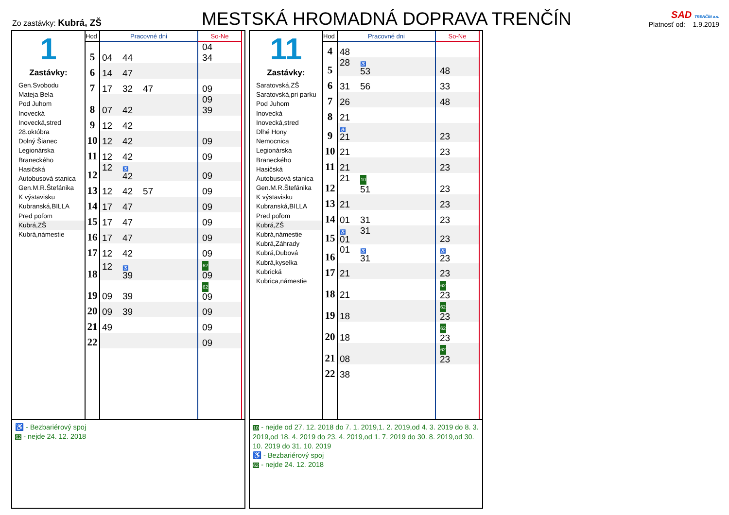Zo zastávky: Kubrá, ZŠ
MESTSKÁ HROMADNÁ DOPRAVA TRENČÍN
SAD TRENČÍN a.s.
Platnosť od: 1.9.2019
1
Zastávky:
Gen.Svobodu
Mateja Bela
Pod Juhom
Inovecká
Inovecká,stred
28.októbra
Dolný Šianec
Legionárska
Braneckého
Hasičská
Autobusová stanica
Gen.M.R.Štefánika
K výstavisku
Kubranská,BILLA
Pred poľom
Kubrá,ZŠ
Kubrá,námestie
| Hod | Pracovné dni | So-Ne |
| --- | --- | --- |
| 5 | 04 44 | 04 34 |
| 6 | 14 47 | |
| 7 | 17 32 47 | 09 |
| 8 | 07 42 | 09 39 |
| 9 | 12 42 | |
| 10 | 12 42 | 09 |
| 11 | 12 42 | 09 |
| 12 | 12 ♿ 42 | 09 |
| 13 | 12 42 57 | 09 |
| 14 | 17 47 | 09 |
| 15 | 17 47 | 09 |
| 16 | 17 47 | 09 |
| 17 | 12 42 | 09 |
| 18 | 12 ♿ 39 | 62 09 |
| 19 | 09 39 | 62 09 |
| 20 | 09 39 | 09 |
| 21 | 49 | 09 |
| 22 | | 09 |
♿ - Bezbariérový spoj
62 - nejde 24. 12. 2018
11
Zastávky:
Saratovská,ZŠ
Saratovská,pri parku
Pod Juhom
Inovecká
Inovecká,stred
Dlhé Hony
Nemocnica
Legionárska
Braneckého
Hasičská
Autobusová stanica
Gen.M.R.Štefánika
K výstavisku
Kubranská,BILLA
Pred poľom
Kubrá,ZŠ
Kubrá,námestie
Kubrá,Záhrady
Kubrá,Dubová
Kubrá,kyselka
Kubrická
Kubrica,námestie
| Hod | Pracovné dni | So-Ne |
| --- | --- | --- |
| 4 | 48 | |
| 5 | 28 ♿ 53 | 48 |
| 6 | 31 56 | 33 |
| 7 | 26 | 48 |
| 8 | 21 | |
| 9 | ♿ 21 | 23 |
| 10 | 21 | 23 |
| 11 | 21 | 23 |
| 12 | 21 10 51 | 23 |
| 13 | 21 | 23 |
| 14 | 01 31 | 23 |
| 15 | ♿ 01 31 | 23 |
| 16 | 01 ♿ 31 | ♿ 23 |
| 17 | 21 | 23 |
| 18 | 21 | 62 23 |
| 19 | 18 | 62 23 |
| 20 | 18 | 62 23 |
| 21 | 08 | 62 23 |
| 22 | 38 | |
10 - nejde od 27. 12. 2018 do 7. 1. 2019,1. 2. 2019,od 4. 3. 2019 do 8. 3. 2019,od 18. 4. 2019 do 23. 4. 2019,od 1. 7. 2019 do 30. 8. 2019,od 30. 10. 2019 do 31. 10. 2019
♿ - Bezbariérový spoj
62 - nejde 24. 12. 2018